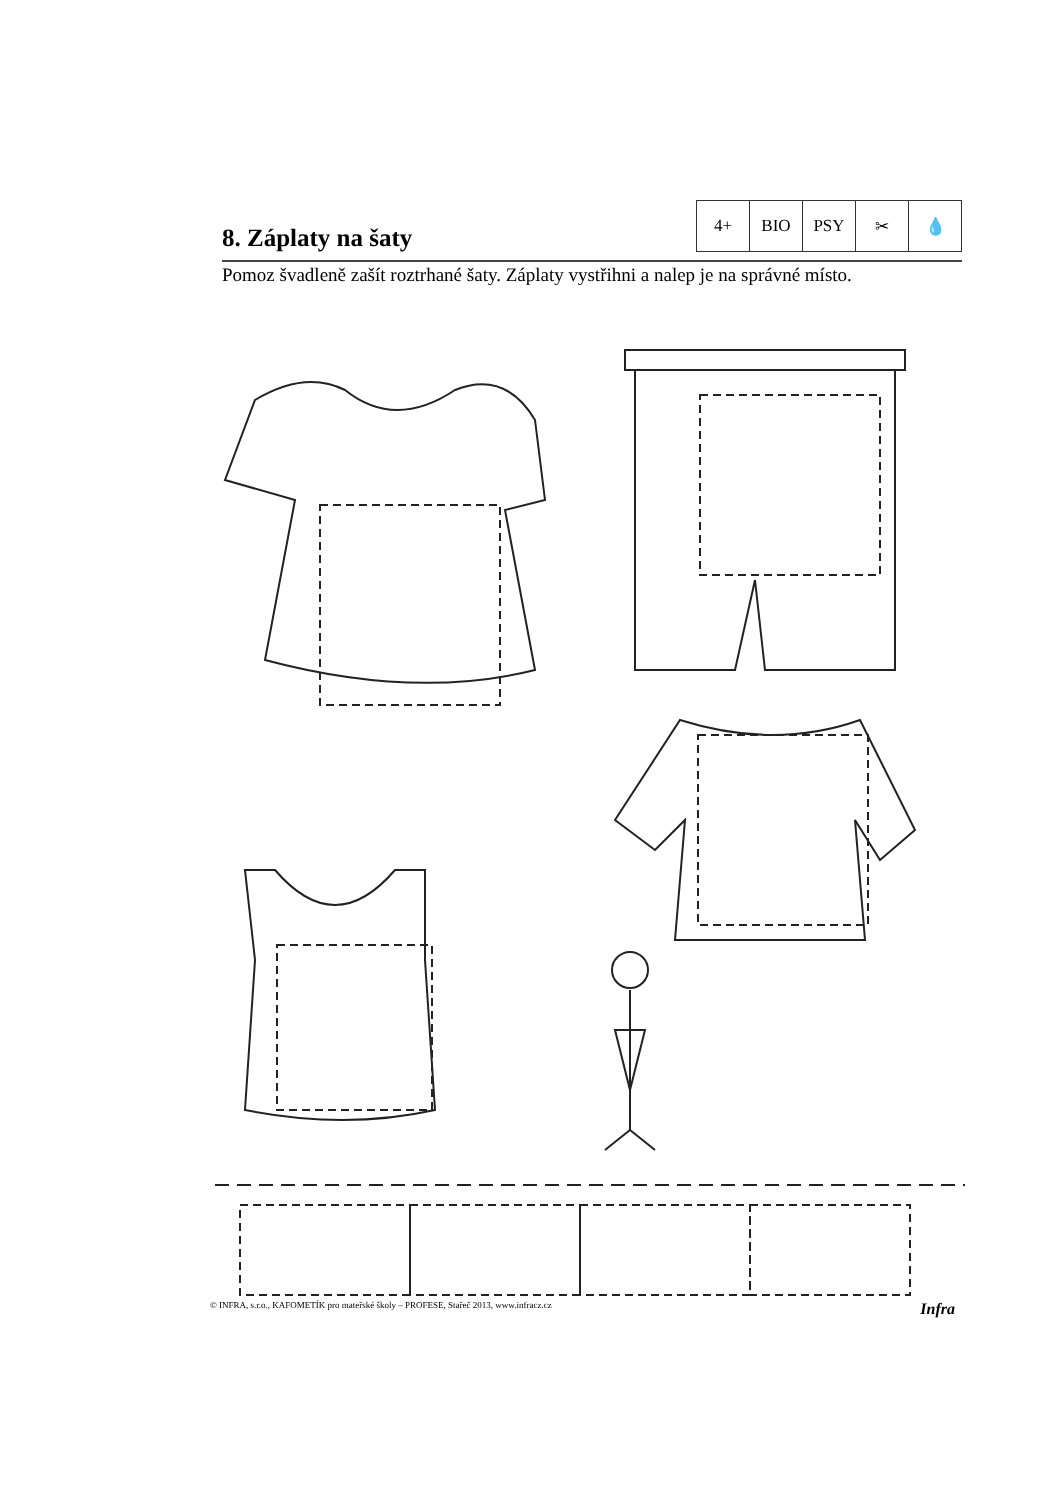8. Záplaty na šaty
4+ BIO PSY ✂ 💧
Pomoz švadleně zašít roztrhané šaty. Záplaty vystřihni a nalep je na správné místo.
© INFRA, s.r.o., KAFOMETÍK pro mateřské školy – PROFESE, Stařeč 2013, www.infracz.cz Infra